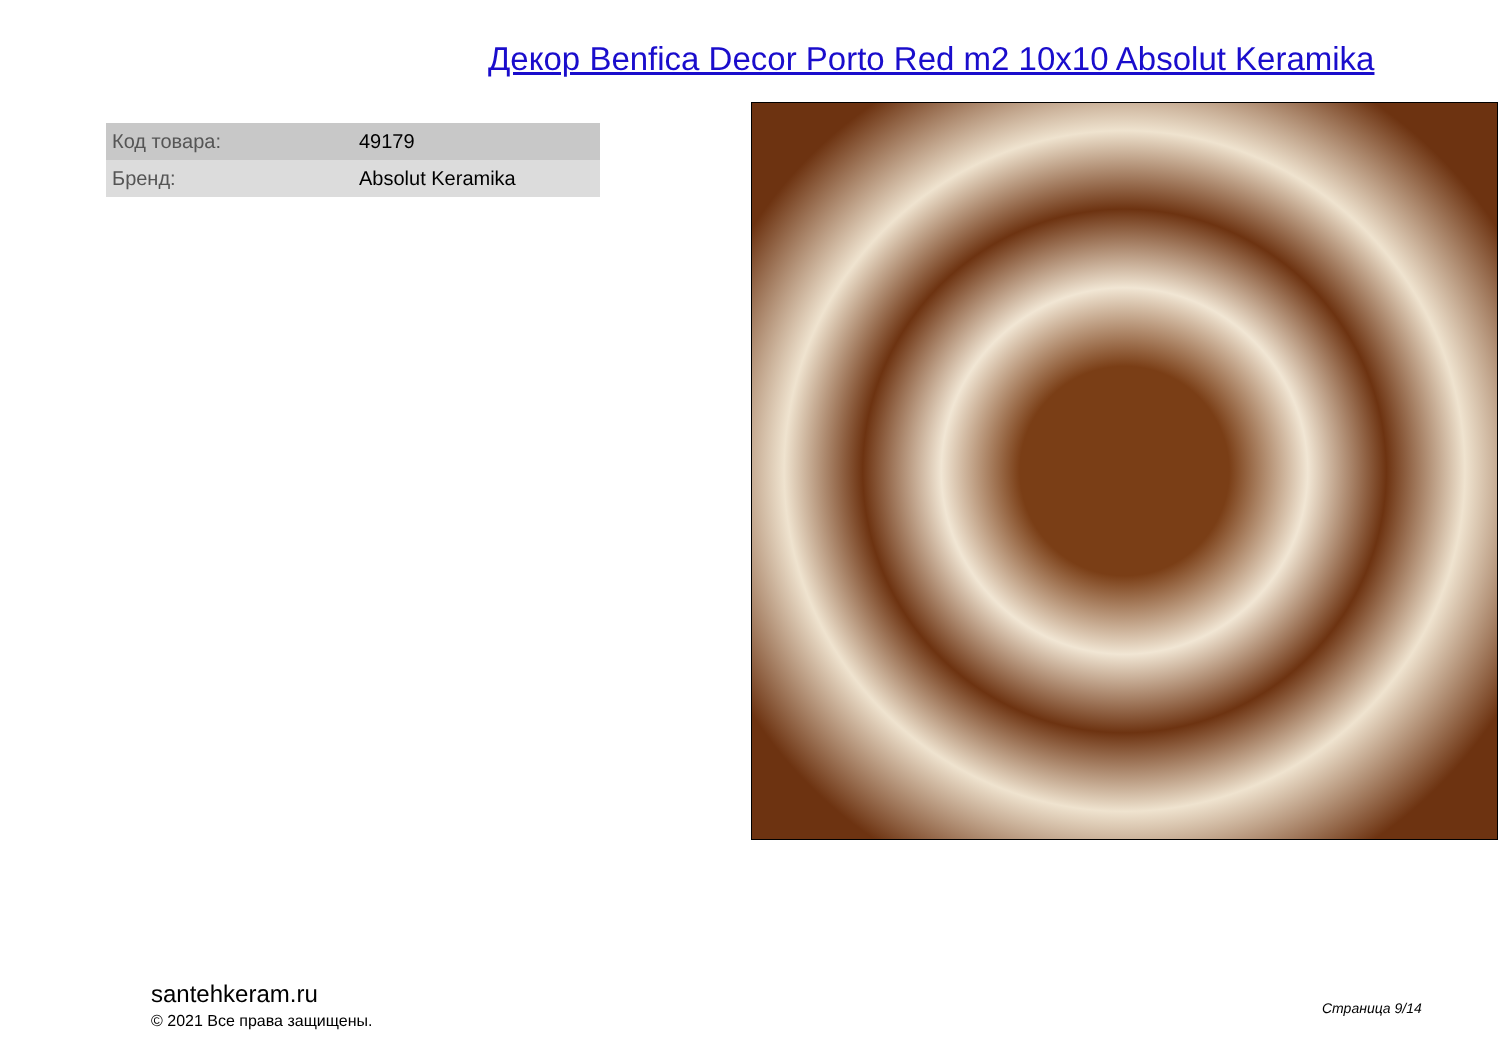Декор Benfica Decor Porto Red m2 10x10 Absolut Keramika
| Код товара: | 49179 |
| Бренд: | Absolut Keramika |
santehkeram.ru
© 2021 Все права защищены.
Страница 9/14